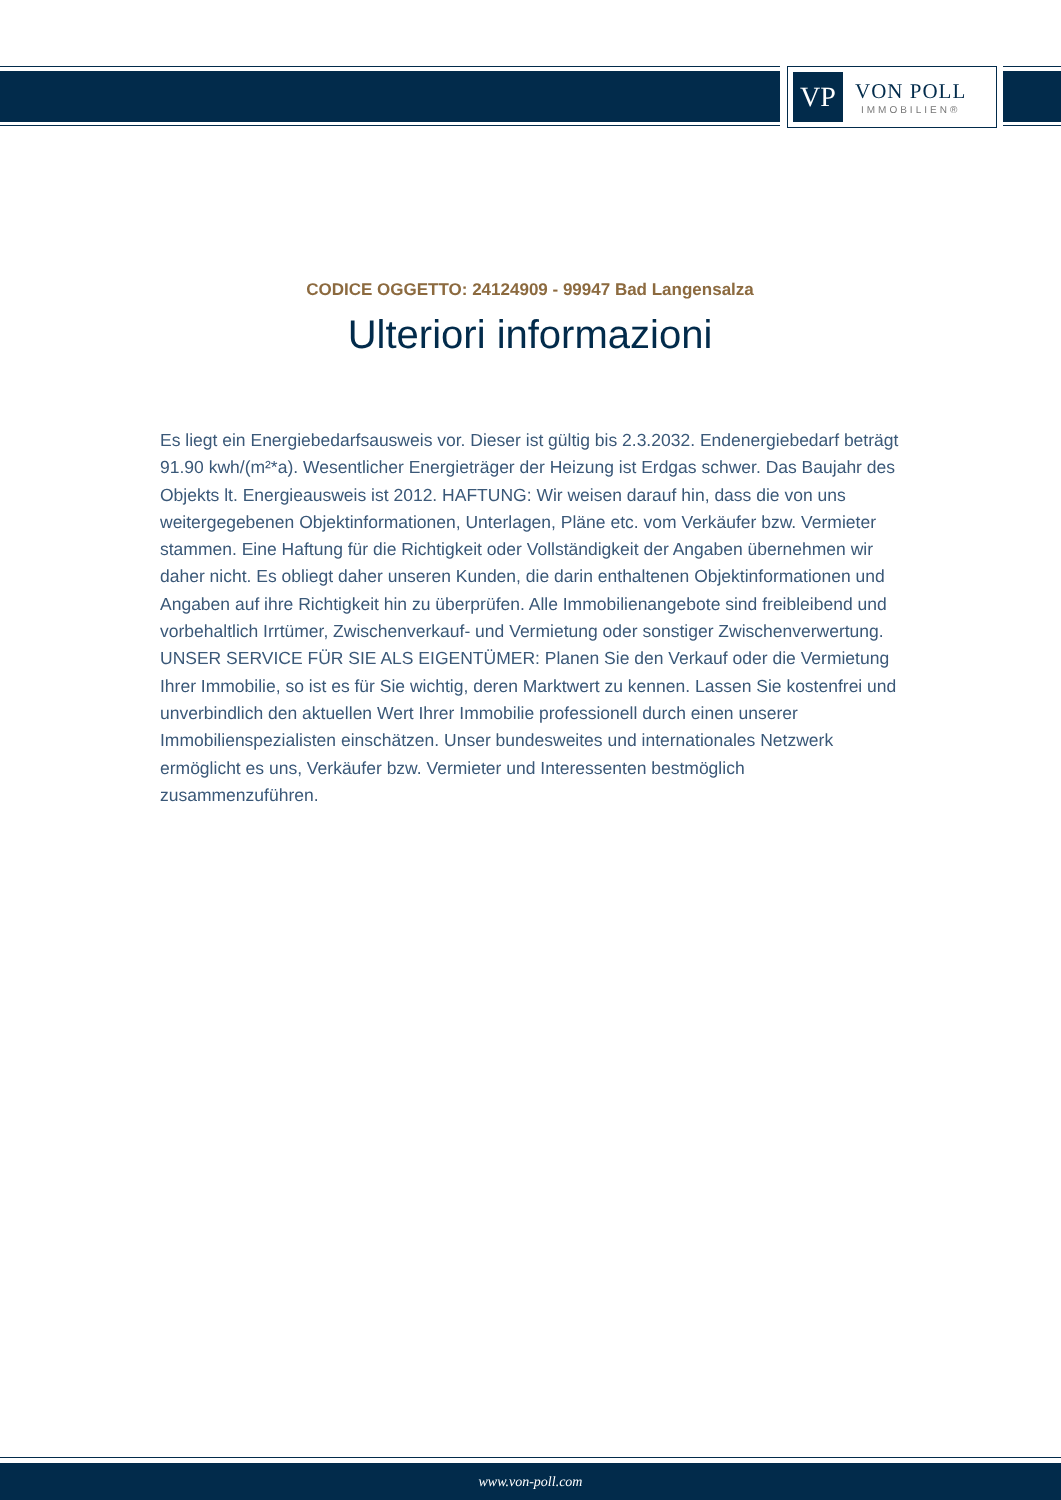VP
VON POLL
IMMOBILIEN®
CODICE OGGETTO: 24124909 - 99947 Bad Langensalza
Ulteriori informazioni
Es liegt ein Energiebedarfsausweis vor. Dieser ist gültig bis 2.3.2032. Endenergiebedarf beträgt 91.90 kwh/(m²*a). Wesentlicher Energieträger der Heizung ist Erdgas schwer. Das Baujahr des Objekts lt. Energieausweis ist 2012. HAFTUNG: Wir weisen darauf hin, dass die von uns weitergegebenen Objektinformationen, Unterlagen, Pläne etc. vom Verkäufer bzw. Vermieter stammen. Eine Haftung für die Richtigkeit oder Vollständigkeit der Angaben übernehmen wir daher nicht. Es obliegt daher unseren Kunden, die darin enthaltenen Objektinformationen und Angaben auf ihre Richtigkeit hin zu überprüfen. Alle Immobilienangebote sind freibleibend und vorbehaltlich Irrtümer, Zwischenverkauf- und Vermietung oder sonstiger Zwischenverwertung. UNSER SERVICE FÜR SIE ALS EIGENTÜMER: Planen Sie den Verkauf oder die Vermietung Ihrer Immobilie, so ist es für Sie wichtig, deren Marktwert zu kennen. Lassen Sie kostenfrei und unverbindlich den aktuellen Wert Ihrer Immobilie professionell durch einen unserer Immobilienspezialisten einschätzen. Unser bundesweites und internationales Netzwerk ermöglicht es uns, Verkäufer bzw. Vermieter und Interessenten bestmöglich zusammenzuführen.
www.von-poll.com